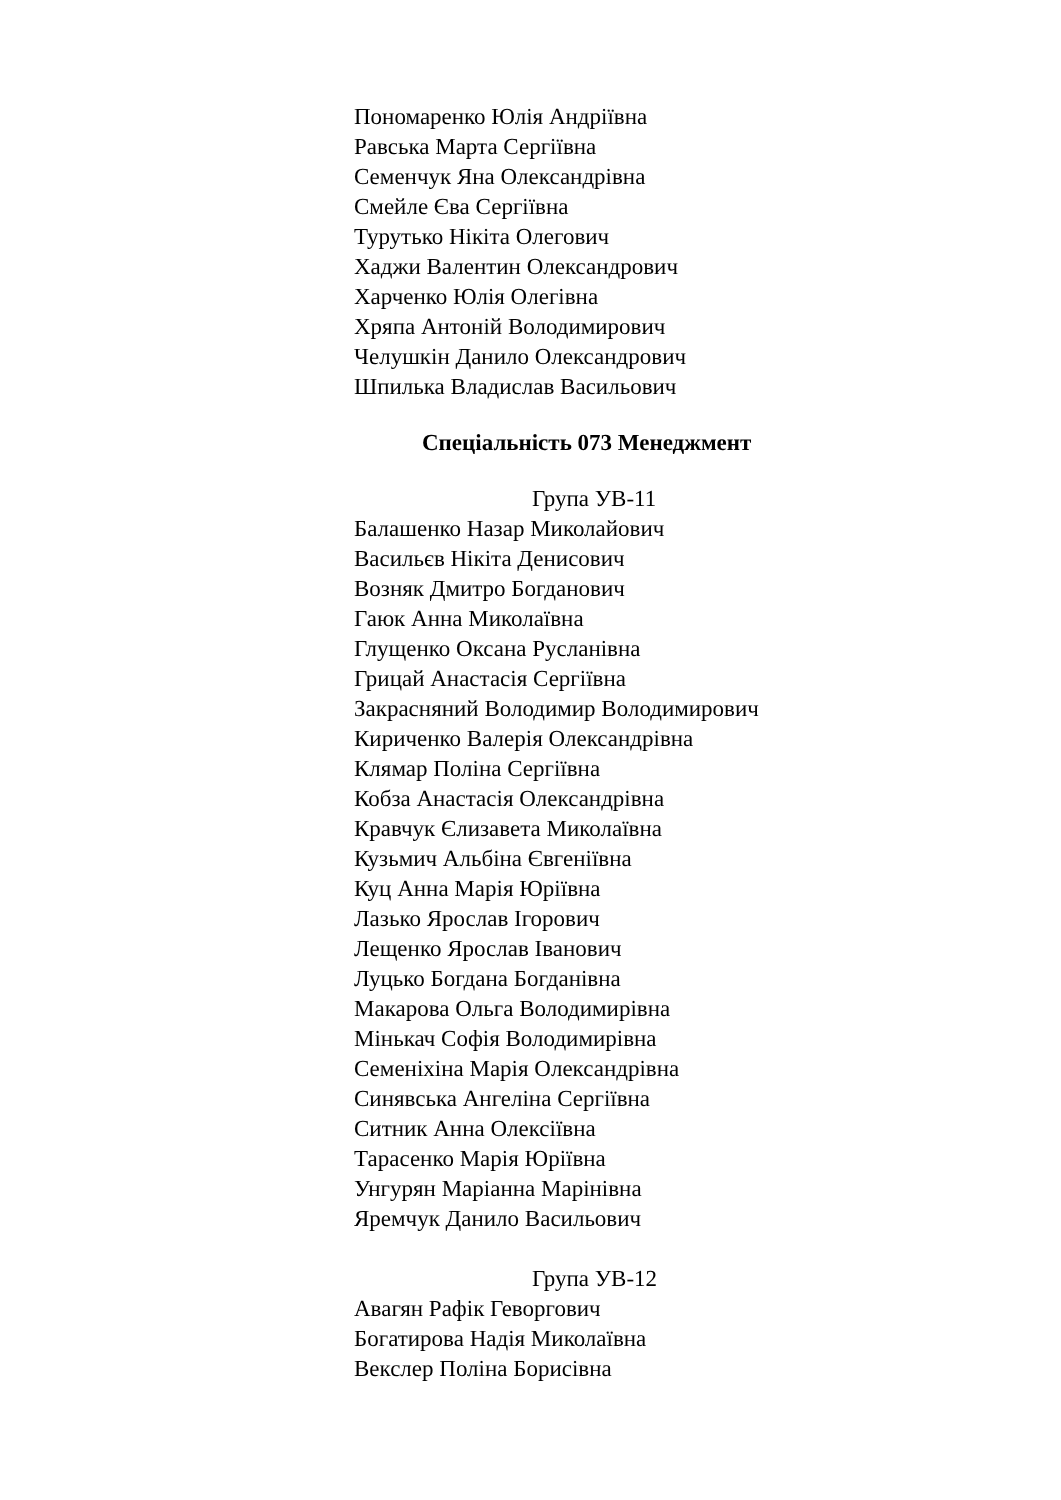Пономаренко Юлія Андріївна
Равська Марта Сергіївна
Семенчук Яна Олександрівна
Смейле Єва Сергіївна
Турутько Нікіта Олегович
Хаджи Валентин Олександрович
Харченко Юлія Олегівна
Хряпа Антоній Володимирович
Челушкін Данило Олександрович
Шпилька Владислав Васильович
Спеціальність 073 Менеджмент
Група УВ-11
Балашенко Назар Миколайович
Васильєв Нікіта Денисович
Возняк Дмитро Богданович
Гаюк Анна Миколаївна
Глущенко Оксана Русланівна
Грицай Анастасія Сергіївна
Закрасняний Володимир Володимирович
Кириченко Валерія Олександрівна
Клямар Поліна Сергіївна
Кобза Анастасія Олександрівна
Кравчук Єлизавета Миколаївна
Кузьмич Альбіна Євгеніївна
Куц Анна Марія Юріївна
Лазько Ярослав Ігорович
Лещенко Ярослав Іванович
Луцько Богдана Богданівна
Макарова Ольга Володимирівна
Мінькач Софія Володимирівна
Семеніхіна Марія Олександрівна
Синявська Ангеліна Сергіївна
Ситник Анна Олексіївна
Тарасенко Марія Юріївна
Унгурян Маріанна Марінівна
Яремчук Данило Васильович
Група УВ-12
Авагян Рафік Геворгович
Богатирова Надія Миколаївна
Векслер Поліна Борисівна